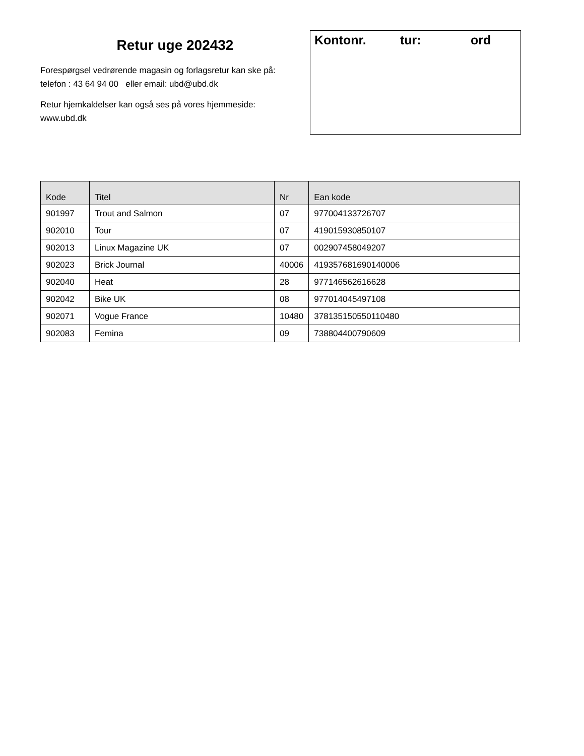Retur uge 202432
Forespørgsel vedrørende magasin og forlagsretur kan ske på:
telefon : 43 64 94 00 eller email: ubd@ubd.dk
Retur hjemkaldelser kan også ses på vores hjemmeside:
www.ubd.dk
Kontonr. tur: ord
| Kode | Titel | Nr | Ean kode |
| --- | --- | --- | --- |
| 901997 | Trout and Salmon | 07 | 977004133726707 |
| 902010 | Tour | 07 | 419015930850107 |
| 902013 | Linux Magazine UK | 07 | 002907458049207 |
| 902023 | Brick Journal | 40006 | 419357681690140006 |
| 902040 | Heat | 28 | 977146562616628 |
| 902042 | Bike UK | 08 | 977014045497108 |
| 902071 | Vogue France | 10480 | 378135150550110480 |
| 902083 | Femina | 09 | 738804400790609 |